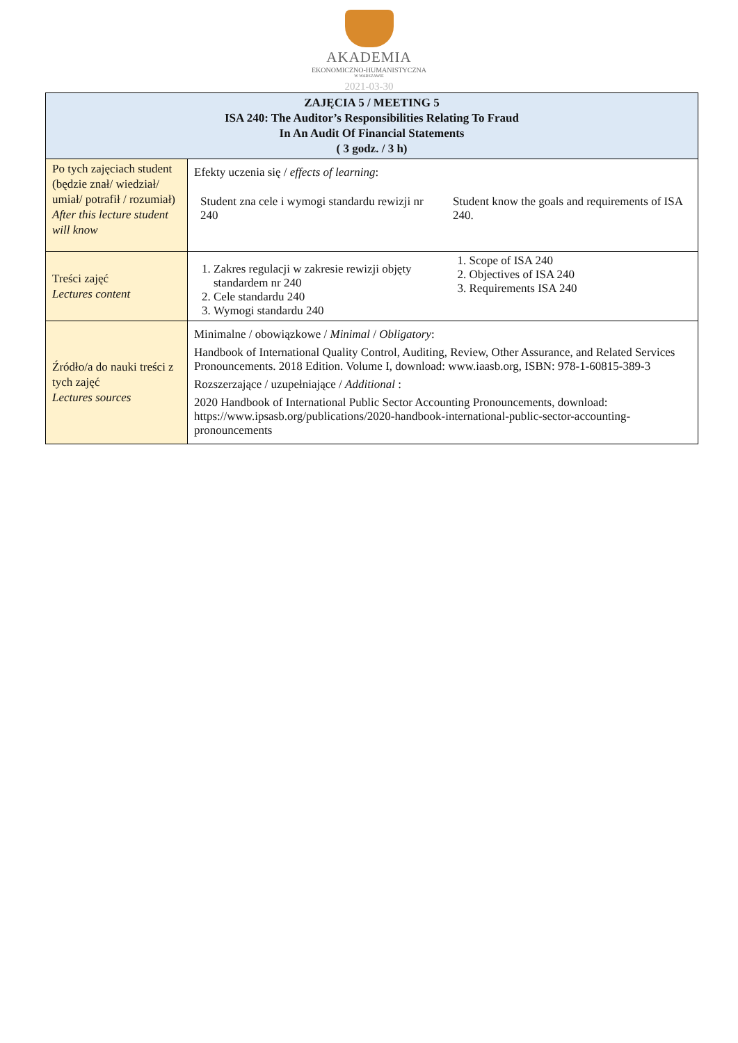AKADEMIA
EKONOMICZNO-HUMANISTYCZNA
W WARSZAWIE
2021-03-30
| ZAJĘCIA 5 / MEETING 5 ISA 240: The Auditor’s Responsibilities Relating To Fraud In An Audit Of Financial Statements ( 3 godz. / 3 h) | |
| --- | --- |
| Po tych zajęciach student (będzie znał/ wiedział/ umiał/ potrafił / rozumiał) After this lecture student will know | Efekty uczenia się / effects of learning : Student zna cele i wymogi standardu rewizji nr 240 Student know the goals and requirements of ISA 240. |
| Treści zajęć Lectures content | 1. Zakres regulacji w zakresie rewizji objęty standardem nr 240 2. Cele standardu 240 3. Wymogi standardu 240 1. Scope of ISA 240 2. Objectives of ISA 240 3. Requirements ISA 240 |
| Źródło/a do nauki treści z tych zajęć Lectures sources | Minimalne / obowiązkowe / Minimal / Obligatory : Handbook of International Quality Control, Auditing, Review, Other Assurance, and Related Services Pronouncements. 2018 Edition. Volume I, download: www.iaasb.org, ISBN: 978-1-60815-389-3 Rozszerzające / uzupełniające / Additional : 2020 Handbook of International Public Sector Accounting Pronouncements, download: https://www.ipsasb.org/publications/2020-handbook-international-public-sector-accounting-pronouncements |